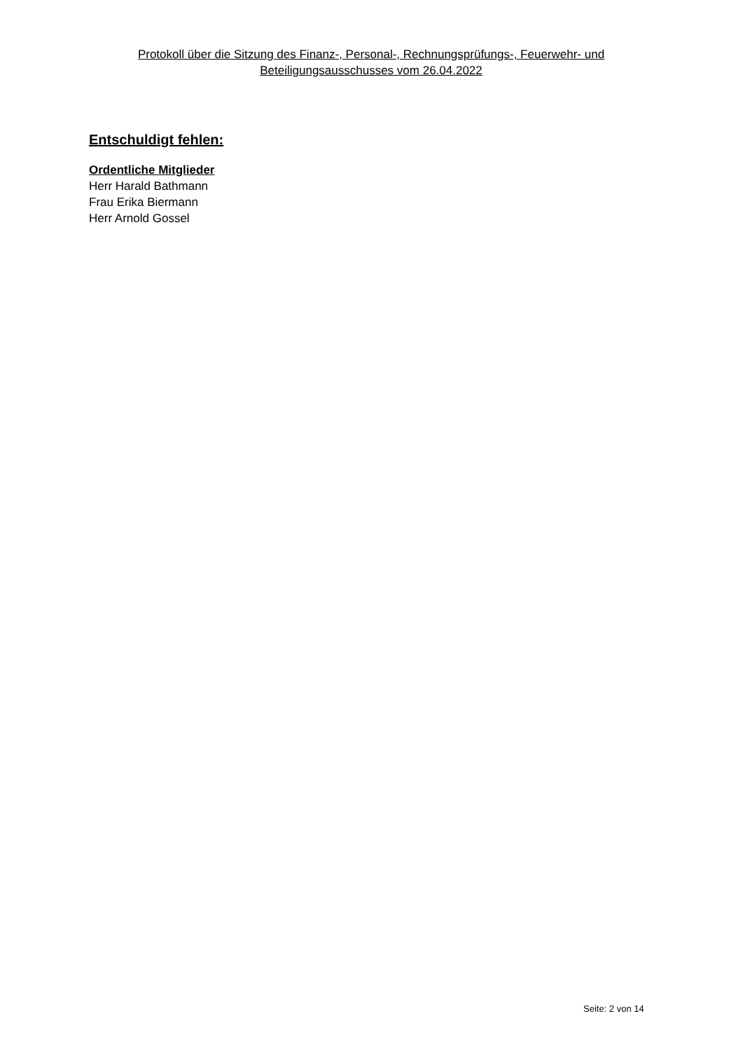Protokoll über die Sitzung des Finanz-, Personal-, Rechnungsprüfungs-, Feuerwehr- und Beteiligungsausschusses vom 26.04.2022
Entschuldigt fehlen:
Ordentliche Mitglieder
Herr Harald Bathmann
Frau Erika Biermann
Herr Arnold Gossel
Seite: 2 von 14